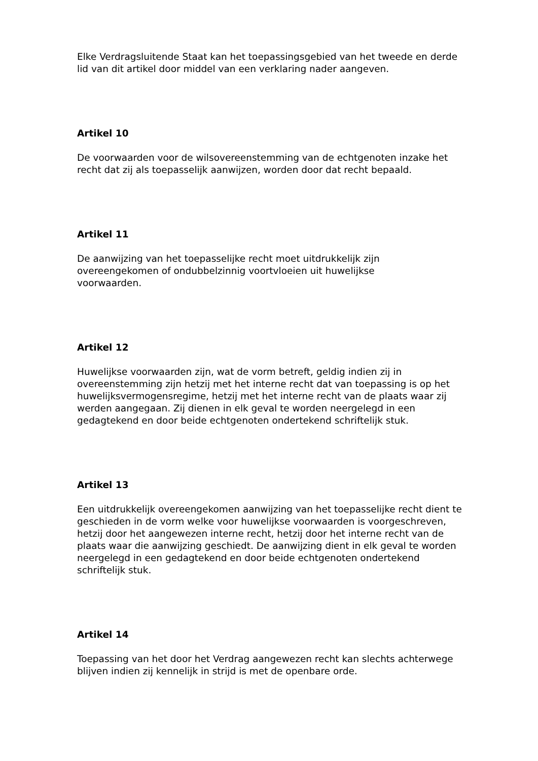Elke Verdragsluitende Staat kan het toepassingsgebied van het tweede en derde lid van dit artikel door middel van een verklaring nader aangeven.
Artikel 10
De voorwaarden voor de wilsovereenstemming van de echtgenoten inzake het recht dat zij als toepasselijk aanwijzen, worden door dat recht bepaald.
Artikel 11
De aanwijzing van het toepasselijke recht moet uitdrukkelijk zijn
overeengekomen of ondubbelzinnig voortvloeien uit huwelijkse
voorwaarden.
Artikel 12
Huwelijkse voorwaarden zijn, wat de vorm betreft, geldig indien zij in overeenstemming zijn hetzij met het interne recht dat van toepassing is op het huwelijksvermogensregime, hetzij met het interne recht van de plaats waar zij werden aangegaan. Zij dienen in elk geval te worden neergelegd in een gedagtekend en door beide echtgenoten ondertekend schriftelijk stuk.
Artikel 13
Een uitdrukkelijk overeengekomen aanwijzing van het toepasselijke recht dient te geschieden in de vorm welke voor huwelijkse voorwaarden is voorgeschreven, hetzij door het aangewezen interne recht, hetzij door het interne recht van de plaats waar die aanwijzing geschiedt. De aanwijzing dient in elk geval te worden neergelegd in een gedagtekend en door beide echtgenoten ondertekend schriftelijk stuk.
Artikel 14
Toepassing van het door het Verdrag aangewezen recht kan slechts achterwege blijven indien zij kennelijk in strijd is met de openbare orde.